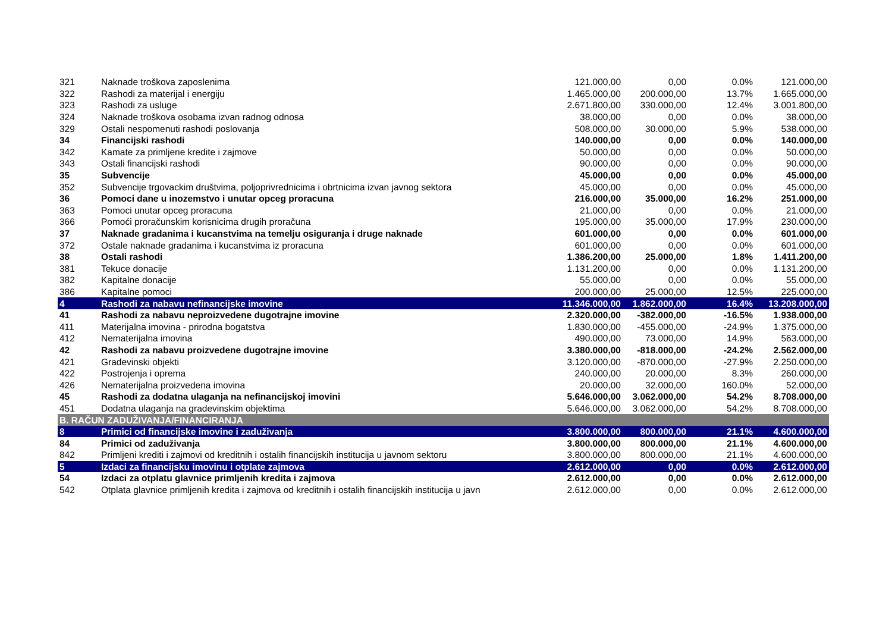| 321 | Naknade troškova zaposlenima | 121.000,00 | 0,00 | 0.0% | 121.000,00 |
| 322 | Rashodi za materijal i energiju | 1.465.000,00 | 200.000,00 | 13.7% | 1.665.000,00 |
| 323 | Rashodi za usluge | 2.671.800,00 | 330.000,00 | 12.4% | 3.001.800,00 |
| 324 | Naknade troškova osobama izvan radnog odnosa | 38.000,00 | 0,00 | 0.0% | 38.000,00 |
| 329 | Ostali nespomenuti rashodi poslovanja | 508.000,00 | 30.000,00 | 5.9% | 538.000,00 |
| 34 | Financijski rashodi | 140.000,00 | 0,00 | 0.0% | 140.000,00 |
| 342 | Kamate za primljene kredite i zajmove | 50.000,00 | 0,00 | 0.0% | 50.000,00 |
| 343 | Ostali financijski rashodi | 90.000,00 | 0,00 | 0.0% | 90.000,00 |
| 35 | Subvencije | 45.000,00 | 0,00 | 0.0% | 45.000,00 |
| 352 | Subvencije trgovackim društvima, poljoprivrednicima i obrtnicima izvan javnog sektora | 45.000,00 | 0,00 | 0.0% | 45.000,00 |
| 36 | Pomoci dane u inozemstvo i unutar opceg proracuna | 216.000,00 | 35.000,00 | 16.2% | 251.000,00 |
| 363 | Pomoci unutar opceg proracuna | 21.000,00 | 0,00 | 0.0% | 21.000,00 |
| 366 | Pomoći proračunskim korisnicima drugih proračuna | 195.000,00 | 35.000,00 | 17.9% | 230.000,00 |
| 37 | Naknade gradanima i kucanstvima na temelju osiguranja i druge naknade | 601.000,00 | 0,00 | 0.0% | 601.000,00 |
| 372 | Ostale naknade gradanima i kucanstvima iz proracuna | 601.000,00 | 0,00 | 0.0% | 601.000,00 |
| 38 | Ostali rashodi | 1.386.200,00 | 25.000,00 | 1.8% | 1.411.200,00 |
| 381 | Tekuce donacije | 1.131.200,00 | 0,00 | 0.0% | 1.131.200,00 |
| 382 | Kapitalne donacije | 55.000,00 | 0,00 | 0.0% | 55.000,00 |
| 386 | Kapitalne pomoci | 200.000,00 | 25.000,00 | 12.5% | 225.000,00 |
| 4 | Rashodi za nabavu nefinancijske imovine | 11.346.000,00 | 1.862.000,00 | 16.4% | 13.208.000,00 |
| 41 | Rashodi za nabavu neproizvedene dugotrajne imovine | 2.320.000,00 | -382.000,00 | -16.5% | 1.938.000,00 |
| 411 | Materijalna imovina - prirodna bogatstva | 1.830.000,00 | -455.000,00 | -24.9% | 1.375.000,00 |
| 412 | Nematerijalna imovina | 490.000,00 | 73.000,00 | 14.9% | 563.000,00 |
| 42 | Rashodi za nabavu proizvedene dugotrajne imovine | 3.380.000,00 | -818.000,00 | -24.2% | 2.562.000,00 |
| 421 | Gradevinski objekti | 3.120.000,00 | -870.000,00 | -27.9% | 2.250.000,00 |
| 422 | Postrojenja i oprema | 240.000,00 | 20.000,00 | 8.3% | 260.000,00 |
| 426 | Nematerijalna proizvedena imovina | 20.000,00 | 32.000,00 | 160.0% | 52.000,00 |
| 45 | Rashodi za dodatna ulaganja na nefinancijskoj imovini | 5.646.000,00 | 3.062.000,00 | 54.2% | 8.708.000,00 |
| 451 | Dodatna ulaganja na gradevinskim objektima | 5.646.000,00 | 3.062.000,00 | 54.2% | 8.708.000,00 |
| B. RAČUN ZADUŽIVANJA/FINANCIRANJA | | | | | |
| 8 | Primici od financijske imovine i zaduživanja | 3.800.000,00 | 800.000,00 | 21.1% | 4.600.000,00 |
| 84 | Primici od zaduživanja | 3.800.000,00 | 800.000,00 | 21.1% | 4.600.000,00 |
| 842 | Primljeni krediti i zajmovi od kreditnih i ostalih financijskih institucija u javnom sektoru | 3.800.000,00 | 800.000,00 | 21.1% | 4.600.000,00 |
| 5 | Izdaci za financijsku imovinu i otplate zajmova | 2.612.000,00 | 0,00 | 0.0% | 2.612.000,00 |
| 54 | Izdaci za otplatu glavnice primljenih kredita i zajmova | 2.612.000,00 | 0,00 | 0.0% | 2.612.000,00 |
| 542 | Otplata glavnice primljenih kredita i zajmova od kreditnih i ostalih financijskih institucija u javn | 2.612.000,00 | 0,00 | 0.0% | 2.612.000,00 |